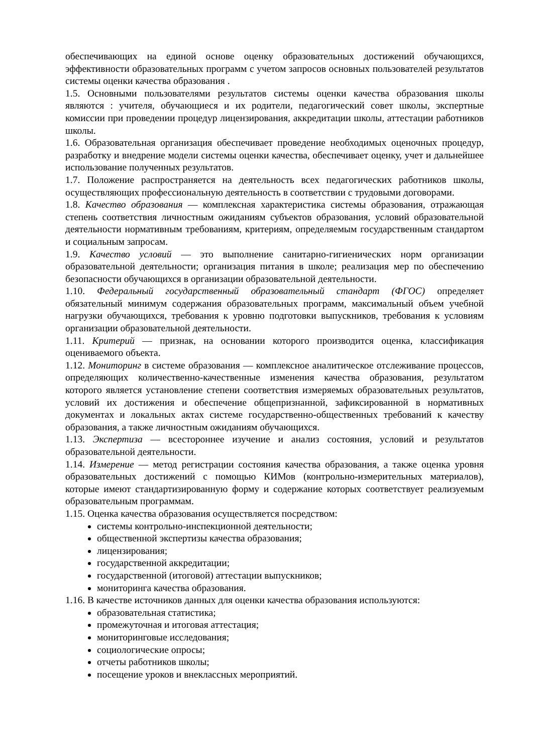обеспечивающих на единой основе оценку образовательных достижений обучающихся, эффективности образовательных программ с учетом запросов основных пользователей результатов системы оценки качества образования .
1.5. Основными пользователями результатов системы оценки качества образования школы являются : учителя, обучающиеся и их родители, педагогический совет школы, экспертные комиссии при проведении процедур лицензирования, аккредитации школы, аттестации работников школы.
1.6. Образовательная организация обеспечивает проведение необходимых оценочных процедур, разработку и внедрение модели системы оценки качества, обеспечивает оценку, учет и дальнейшее использование полученных результатов.
1.7. Положение распространяется на деятельность всех педагогических работников школы, осуществляющих профессиональную деятельность в соответствии с трудовыми договорами.
1.8. Качество образования — комплексная характеристика системы образования, отражающая степень соответствия личностным ожиданиям субъектов образования, условий образовательной деятельности нормативным требованиям, критериям, определяемым государственным стандартом и социальным запросам.
1.9. Качество условий — это выполнение санитарно-гигиенических норм организации образовательной деятельности; организация питания в школе; реализация мер по обеспечению безопасности обучающихся в организации образовательной деятельности.
1.10. Федеральный государственный образовательный стандарт (ФГОС) определяет обязательный минимум содержания образовательных программ, максимальный объем учебной нагрузки обучающихся, требования к уровню подготовки выпускников, требования к условиям организации образовательной деятельности.
1.11. Критерий — признак, на основании которого производится оценка, классификация оцениваемого объекта.
1.12. Мониторинг в системе образования — комплексное аналитическое отслеживание процессов, определяющих количественно-качественные изменения качества образования, результатом которого является установление степени соответствия измеряемых образовательных результатов, условий их достижения и обеспечение общепризнанной, зафиксированной в нормативных документах и локальных актах системе государственно-общественных требований к качеству образования, а также личностным ожиданиям обучающихся.
1.13. Экспертиза — всестороннее изучение и анализ состояния, условий и результатов образовательной деятельности.
1.14. Измерение — метод регистрации состояния качества образования, а также оценка уровня образовательных достижений с помощью КИМов (контрольно-измерительных материалов), которые имеют стандартизированную форму и содержание которых соответствует реализуемым образовательным программам.
1.15. Оценка качества образования осуществляется посредством:
системы контрольно-инспекционной деятельности;
общественной экспертизы качества образования;
лицензирования;
государственной аккредитации;
государственной (итоговой) аттестации выпускников;
мониторинга качества образования.
1.16. В качестве источников данных для оценки качества образования используются:
образовательная статистика;
промежуточная и итоговая аттестация;
мониторинговые исследования;
социологические опросы;
отчеты работников школы;
посещение уроков и внеклассных мероприятий.